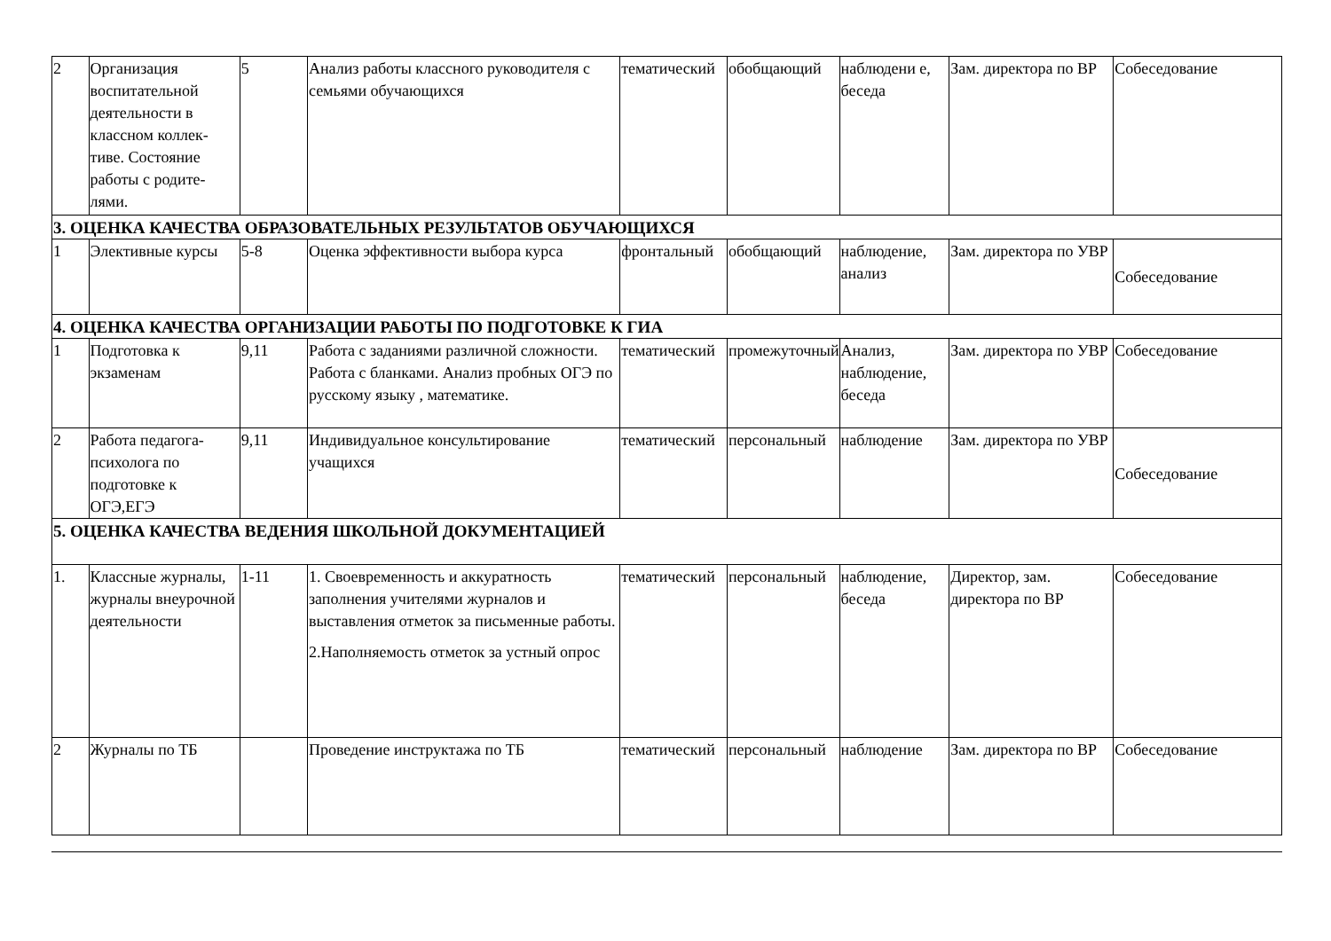| 2 | Организация воспитательной деятельности в классном коллек-тиве. Состояние работы с родите-лями. | 5 | Анализ работы классного руководителя с семьями обучающихся | тематический | обобщающий | наблюдени е, беседа | Зам. директора по ВР | Собеседование |
| 3. ОЦЕНКА КАЧЕСТВА ОБРАЗОВАТЕЛЬНЫХ РЕЗУЛЬТАТОВ ОБУЧАЮЩИХСЯ | | | | | | | | |
| 1 | Элективные курсы | 5-8 | Оценка эффективности выбора курса | фронтальный | обобщающий | наблюдение, анализ | Зам. директора по УВР | Собеседование |
| 4. ОЦЕНКА КАЧЕСТВА ОРГАНИЗАЦИИ РАБОТЫ ПО ПОДГОТОВКЕ К ГИА | | | | | | | | |
| 1 | Подготовка к экзаменам | 9,11 | Работа с заданиями различной сложности. Работа с бланками. Анализ пробных ОГЭ по русскому языку , математике. | тематический | промежуточный | Анализ, наблюдение, беседа | Зам. директора по УВР | Собеседование |
| 2 | Работа педагога-психолога по подготовке к ОГЭ,ЕГЭ | 9,11 | Индивидуальное консультирование учащихся | тематический | персональный | наблюдение | Зам. директора по УВР | Собеседование |
| 5. ОЦЕНКА КАЧЕСТВА ВЕДЕНИЯ ШКОЛЬНОЙ ДОКУМЕНТАЦИЕЙ | | | | | | | | |
| 1. | Классные журналы, журналы внеурочной деятельности | 1-11 | 1. Своевременность и аккуратность заполнения учителями журналов и выставления отметок за письменные работы. 2.Наполняемость отметок за устный опрос | тематический | персональный | наблюдение, беседа | Директор, зам. директора по ВР | Собеседование |
| 2 | Журналы по ТБ | | Проведение инструктажа по ТБ | тематический | персональный | наблюдение | Зам. директора по ВР | Собеседование |